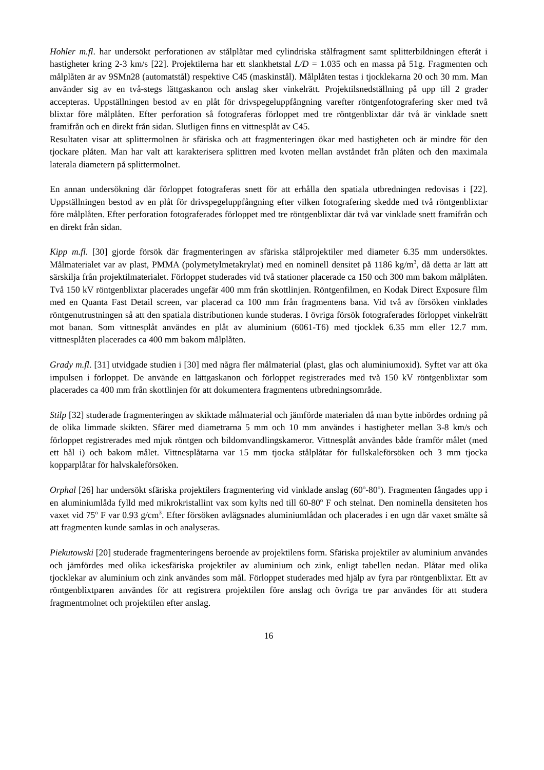Hohler m.fl. har undersökt perforationen av stålplåtar med cylindriska stålfragment samt splitterbildningen efteråt i hastigheter kring 2-3 km/s [22]. Projektilerna har ett slankhetstal L/D = 1.035 och en massa på 51g. Fragmenten och målplåten är av 9SMn28 (automatstål) respektive C45 (maskinstål). Målplåten testas i tjocklekarna 20 och 30 mm. Man använder sig av en två-stegs lättgaskanon och anslag sker vinkelrätt. Projektilsnedställning på upp till 2 grader accepteras. Uppställningen bestod av en plåt för drivspegeluppfångning varefter röntgenfotografering sker med två blixtar före målplåten. Efter perforation så fotograferas förloppet med tre röntgenblixtar där två är vinklade snett framifrån och en direkt från sidan. Slutligen finns en vittnesplåt av C45.
Resultaten visar att splittermolnen är sfäriska och att fragmenteringen ökar med hastigheten och är mindre för den tjockare plåten. Man har valt att karakterisera splittren med kvoten mellan avståndet från plåten och den maximala laterala diametern på splittermolnet.
En annan undersökning där förloppet fotograferas snett för att erhålla den spatiala utbredningen redovisas i [22]. Uppställningen bestod av en plåt för drivspegeluppfångning efter vilken fotografering skedde med två röntgenblixtar före målplåten. Efter perforation fotograferades förloppet med tre röntgenblixtar där två var vinklade snett framifrån och en direkt från sidan.
Kipp m.fl. [30] gjorde försök där fragmenteringen av sfäriska stålprojektiler med diameter 6.35 mm undersöktes. Målmaterialet var av plast, PMMA (polymetylmetakrylat) med en nominell densitet på 1186 kg/m<sup>3</sup>, då detta är lätt att särskilja från projektilmaterialet. Förloppet studerades vid två stationer placerade ca 150 och 300 mm bakom målplåten. Två 150 kV röntgenblixtar placerades ungefär 400 mm från skottlinjen. Röntgenfilmen, en Kodak Direct Exposure film med en Quanta Fast Detail screen, var placerad ca 100 mm från fragmentens bana. Vid två av försöken vinklades röntgenutrustningen så att den spatiala distributionen kunde studeras. I övriga försök fotograferades förloppet vinkelrätt mot banan. Som vittnesplåt användes en plåt av aluminium (6061-T6) med tjocklek 6.35 mm eller 12.7 mm. vittnesplåten placerades ca 400 mm bakom målplåten.
Grady m.fl. [31] utvidgade studien i [30] med några fler målmaterial (plast, glas och aluminiumoxid). Syftet var att öka impulsen i förloppet. De använde en lättgaskanon och förloppet registrerades med två 150 kV röntgenblixtar som placerades ca 400 mm från skottlinjen för att dokumentera fragmentens utbredningsområde.
Stilp [32] studerade fragmenteringen av skiktade målmaterial och jämförde materialen då man bytte inbördes ordning på de olika limmade skikten. Sfärer med diametrarna 5 mm och 10 mm användes i hastigheter mellan 3-8 km/s och förloppet registrerades med mjuk röntgen och bildomvandlingskameror. Vittnesplåt användes både framför målet (med ett hål i) och bakom målet. Vittnesplåtarna var 15 mm tjocka stålplåtar för fullskaleförsöken och 3 mm tjocka kopparplåtar för halvskaleförsöken.
Orphal [26] har undersökt sfäriska projektilers fragmentering vid vinklade anslag (60<sup>o</sup>-80<sup>o</sup>). Fragmenten fångades upp i en aluminiumlåda fylld med mikrokristallint vax som kylts ned till 60-80<sup>o</sup> F och stelnat. Den nominella densiteten hos vaxet vid 75<sup>o</sup> F var 0.93 g/cm<sup>3</sup>. Efter försöken avlägsnades aluminiumlådan och placerades i en ugn där vaxet smälte så att fragmenten kunde samlas in och analyseras.
Piekutowski [20] studerade fragmenteringens beroende av projektilens form. Sfäriska projektiler av aluminium användes och jämfördes med olika ickesfäriska projektiler av aluminium och zink, enligt tabellen nedan. Plåtar med olika tjocklekar av aluminium och zink användes som mål. Förloppet studerades med hjälp av fyra par röntgenblixtar. Ett av röntgenblixtparen användes för att registrera projektilen före anslag och övriga tre par användes för att studera fragmentmolnet och projektilen efter anslag.
16